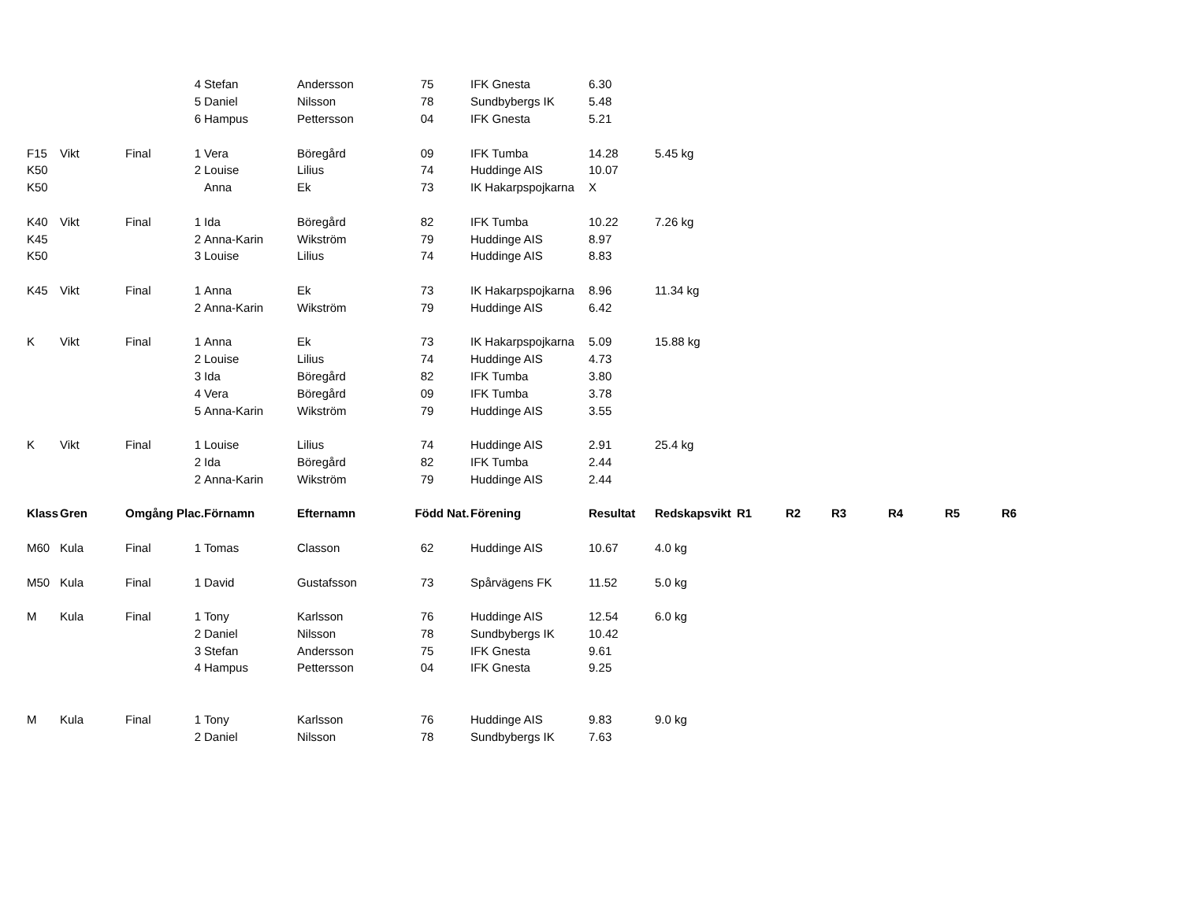| | | | 4 | Stefan | Andersson | 75 | | IFK Gnesta | 6.30 | | | | | | | |
| | | | 5 | Daniel | Nilsson | 78 | | Sundbybergs IK | 5.48 | | | | | | | |
| | | | 6 | Hampus | Pettersson | 04 | | IFK Gnesta | 5.21 | | | | | | | |
| F15 | Vikt | Final | 1 | Vera | Böregård | 09 | | IFK Tumba | 14.28 | 5.45 kg | | | | | | |
| K50 | | | 2 | Louise | Lilius | 74 | | Huddinge AIS | 10.07 | | | | | | | |
| K50 | | | | Anna | Ek | 73 | | IK Hakarpspojkarna | X | | | | | | | |
| K40 | Vikt | Final | 1 | Ida | Böregård | 82 | | IFK Tumba | 10.22 | 7.26 kg | | | | | | |
| K45 | | | 2 | Anna-Karin | Wikström | 79 | | Huddinge AIS | 8.97 | | | | | | | |
| K50 | | | 3 | Louise | Lilius | 74 | | Huddinge AIS | 8.83 | | | | | | | |
| K45 | Vikt | Final | 1 | Anna | Ek | 73 | | IK Hakarpspojkarna | 8.96 | 11.34 kg | | | | | | |
| | | | 2 | Anna-Karin | Wikström | 79 | | Huddinge AIS | 6.42 | | | | | | | |
| K | Vikt | Final | 1 | Anna | Ek | 73 | | IK Hakarpspojkarna | 5.09 | 15.88 kg | | | | | | |
| | | | 2 | Louise | Lilius | 74 | | Huddinge AIS | 4.73 | | | | | | | |
| | | | 3 | Ida | Böregård | 82 | | IFK Tumba | 3.80 | | | | | | | |
| | | | 4 | Vera | Böregård | 09 | | IFK Tumba | 3.78 | | | | | | | |
| | | | 5 | Anna-Karin | Wikström | 79 | | Huddinge AIS | 3.55 | | | | | | | |
| K | Vikt | Final | 1 | Louise | Lilius | 74 | | Huddinge AIS | 2.91 | 25.4 kg | | | | | | |
| | | | 2 | Ida | Böregård | 82 | | IFK Tumba | 2.44 | | | | | | | |
| | | | 2 | Anna-Karin | Wikström | 79 | | Huddinge AIS | 2.44 | | | | | | | |
| Klass | Gren | Omgång Plac. | | Förnamn | Efternamn | Född | Nat. | Förening | Resultat | Redskapsvikt | R1 | R2 | R3 | R4 | R5 | R6 |
| M60 | Kula | Final | 1 | Tomas | Classon | 62 | | Huddinge AIS | 10.67 | 4.0 kg | | | | | | |
| M50 | Kula | Final | 1 | David | Gustafsson | 73 | | Spårvägens FK | 11.52 | 5.0 kg | | | | | | |
| M | Kula | Final | 1 | Tony | Karlsson | 76 | | Huddinge AIS | 12.54 | 6.0 kg | | | | | | |
| | | | 2 | Daniel | Nilsson | 78 | | Sundbybergs IK | 10.42 | | | | | | | |
| | | | 3 | Stefan | Andersson | 75 | | IFK Gnesta | 9.61 | | | | | | | |
| | | | 4 | Hampus | Pettersson | 04 | | IFK Gnesta | 9.25 | | | | | | | |
| M | Kula | Final | 1 | Tony | Karlsson | 76 | | Huddinge AIS | 9.83 | 9.0 kg | | | | | | |
| | | | 2 | Daniel | Nilsson | 78 | | Sundbybergs IK | 7.63 | | | | | | | |